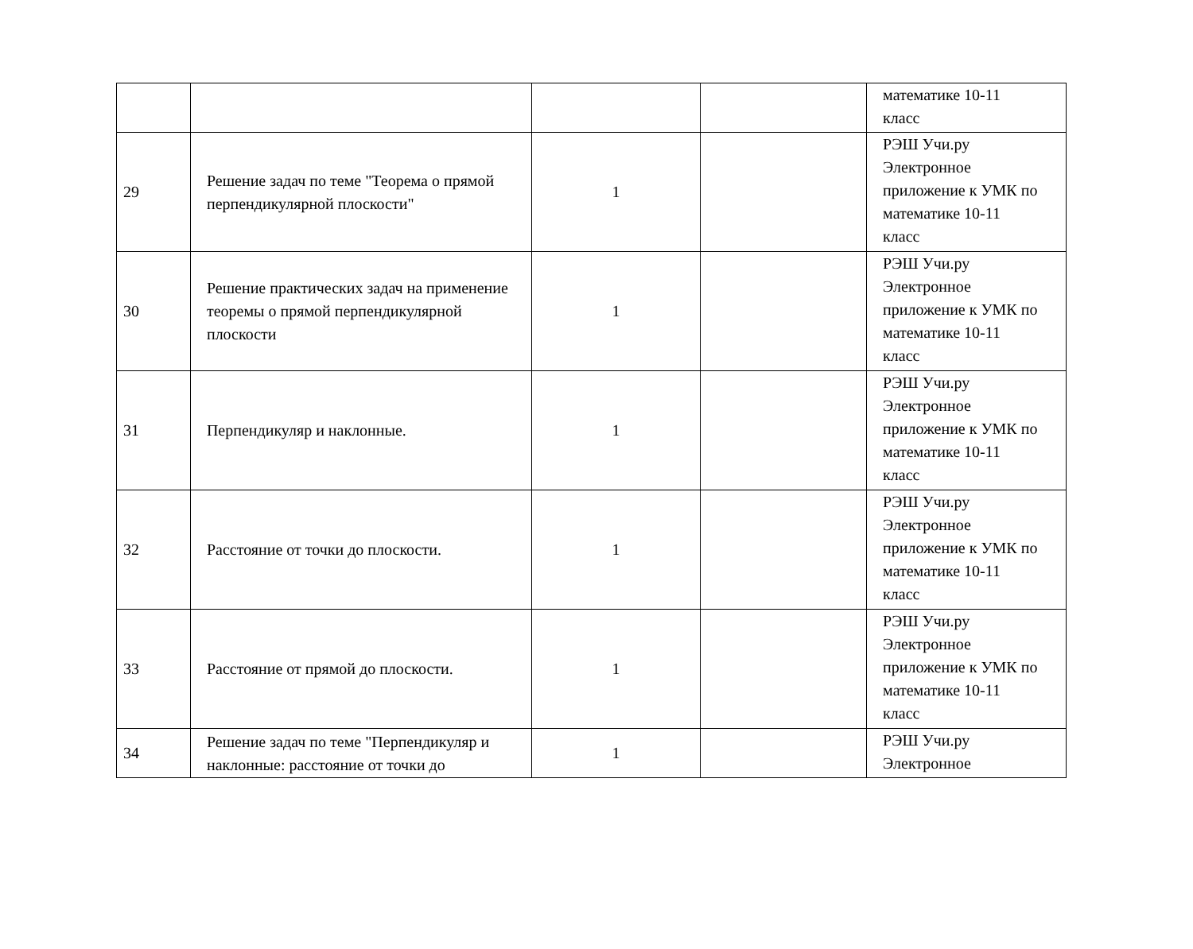| | | | | математике 10-11 класс |
| 29 | Решение задач по теме "Теорема о прямой перпендикулярной плоскости" | 1 | | РЭШ Учи.ру Электронное приложение к УМК по математике 10-11 класс |
| 30 | Решение практических задач на применение теоремы о прямой перпендикулярной плоскости | 1 | | РЭШ Учи.ру Электронное приложение к УМК по математике 10-11 класс |
| 31 | Перпендикуляр и наклонные. | 1 | | РЭШ Учи.ру Электронное приложение к УМК по математике 10-11 класс |
| 32 | Расстояние от точки до плоскости. | 1 | | РЭШ Учи.ру Электронное приложение к УМК по математике 10-11 класс |
| 33 | Расстояние от прямой до плоскости. | 1 | | РЭШ Учи.ру Электронное приложение к УМК по математике 10-11 класс |
| 34 | Решение задач по теме "Перпендикуляр и наклонные: расстояние от точки до | 1 | | РЭШ Учи.ру Электронное |